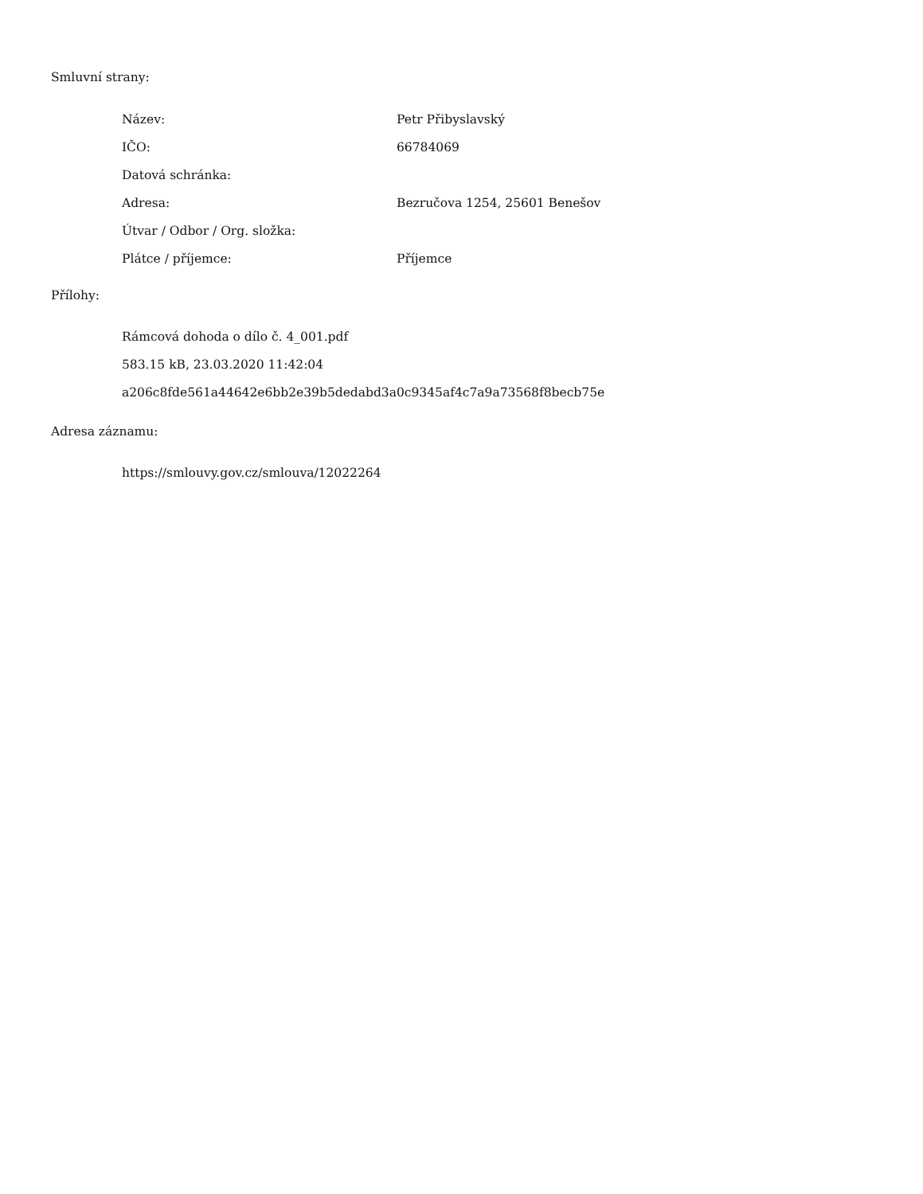Smluvní strany:
| Název: | Petr Přibyslavský |
| IČO: | 66784069 |
| Datová schránka: | |
| Adresa: | Bezručova 1254, 25601 Benešov |
| Útvar / Odbor / Org. složka: | |
| Plátce / příjemce: | Příjemce |
Přílohy:
Rámcová dohoda o dílo č. 4_001.pdf
583.15 kB, 23.03.2020 11:42:04
a206c8fde561a44642e6bb2e39b5dedabd3a0c9345af4c7a9a73568f8becb75e
Adresa záznamu:
https://smlouvy.gov.cz/smlouva/12022264